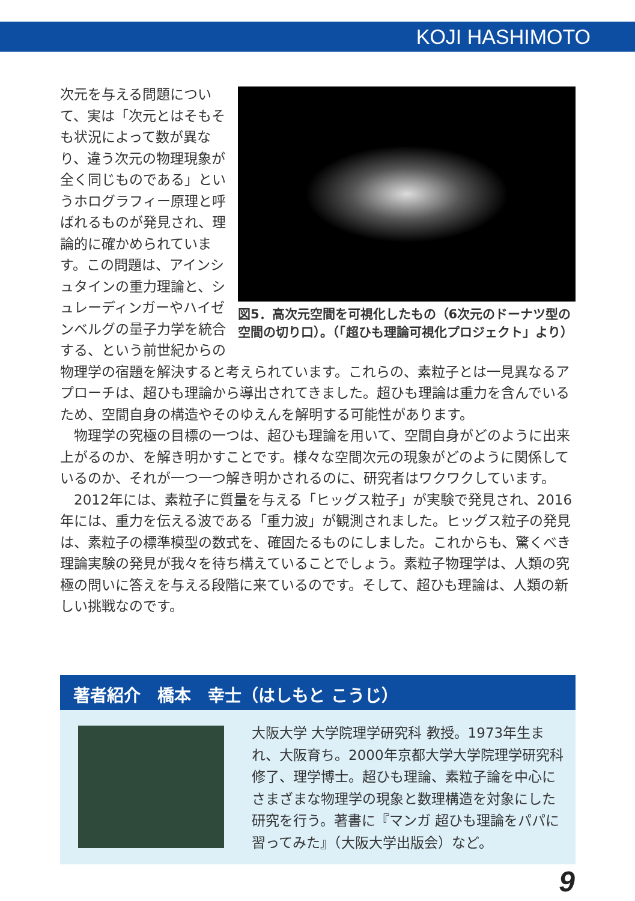KOJI HASHIMOTO
図5．高次元空間を可視化したもの（6次元のドーナツ型の空間の切り口）。（「超ひも理論可視化プロジェクト」より）
次元を与える問題について、実は「次元とはそもそも状況によって数が異なり、違う次元の物理現象が全く同じものである」というホログラフィー原理と呼ばれるものが発見され、理論的に確かめられています。この問題は、アインシュタインの重力理論と、シュレーディンガーやハイゼンベルグの量子力学を統合する、という前世紀からの物理学の宿題を解決すると考えられています。これらの、素粒子とは一見異なるアプローチは、超ひも理論から導出されてきました。超ひも理論は重力を含んでいるため、空間自身の構造やそのゆえんを解明する可能性があります。
　物理学の究極の目標の一つは、超ひも理論を用いて、空間自身がどのように出来上がるのか、を解き明かすことです。様々な空間次元の現象がどのように関係しているのか、それが一つ一つ解き明かされるのに、研究者はワクワクしています。
　2012年には、素粒子に質量を与える「ヒッグス粒子」が実験で発見され、2016年には、重力を伝える波である「重力波」が観測されました。ヒッグス粒子の発見は、素粒子の標準模型の数式を、確固たるものにしました。これからも、驚くべき理論実験の発見が我々を待ち構えていることでしょう。素粒子物理学は、人類の究極の問いに答えを与える段階に来ているのです。そして、超ひも理論は、人類の新しい挑戦なのです。
著者紹介　橋本　幸士（はしもと こうじ）
大阪大学 大学院理学研究科 教授。1973年生まれ、大阪育ち。2000年京都大学大学院理学研究科修了、理学博士。超ひも理論、素粒子論を中心にさまざまな物理学の現象と数理構造を対象にした研究を行う。著書に『マンガ 超ひも理論をパパに習ってみた』（大阪大学出版会）など。
9